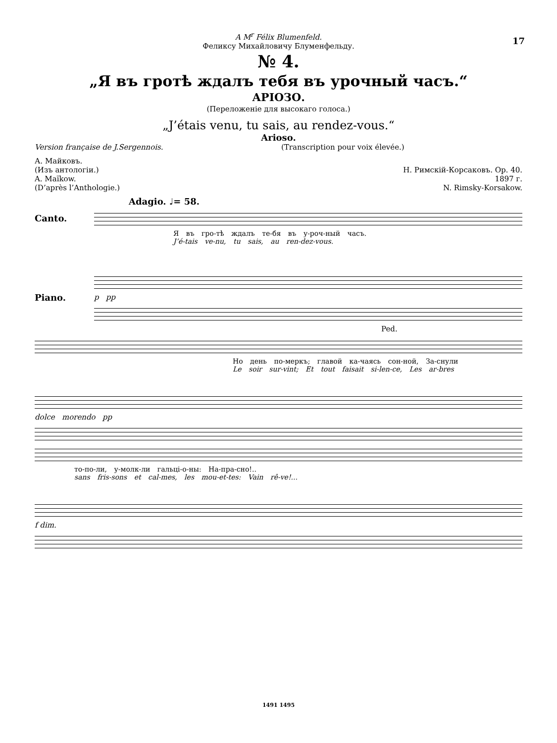17
A M<sup>r</sup> Félix Blumenfeld.
Феликсу Михайловичу Блуменфельду.
№ 4.
„Я въ гротѣ ждалъ тебя въ урочный часъ.“
АРІОЗО.
(Переложеніе для высокаго голоса.)
„J’étais venu, tu sais, au rendez-vous.“
Arioso.
Version française de J.Sergennois. (Transcription pour voix élevée.)
А. Майковъ.
(Изъ антологіи.)
A. Maïkow.
(D’après l’Anthologie.)
Н. Римскій-Корсаковъ. Ор. 40.
1897 г.
N. Rimsky-Korsakow.
Adagio. ♩= 58.
Canto.
Я въ гро-тѣ ждалъ те-бя въ у-роч-ный часъ.
J’é-tais ve-nu, tu sais, au ren-dez-vous.
Piano.
p pp
Ped.
Но день по-меркъ; главой ка-чаясь сон-ной, За-снули
Le soir sur-vint; Et tout faisait si-len-ce, Les ar-bres
dolce morendo pp
то-по-ли, у-молк-ли гальці-о-ны: На-пра-сно!..
sans fris-sons et cal-mes, les mou-et-tes: Vain rê-ve!...
f dim.
1491 1495